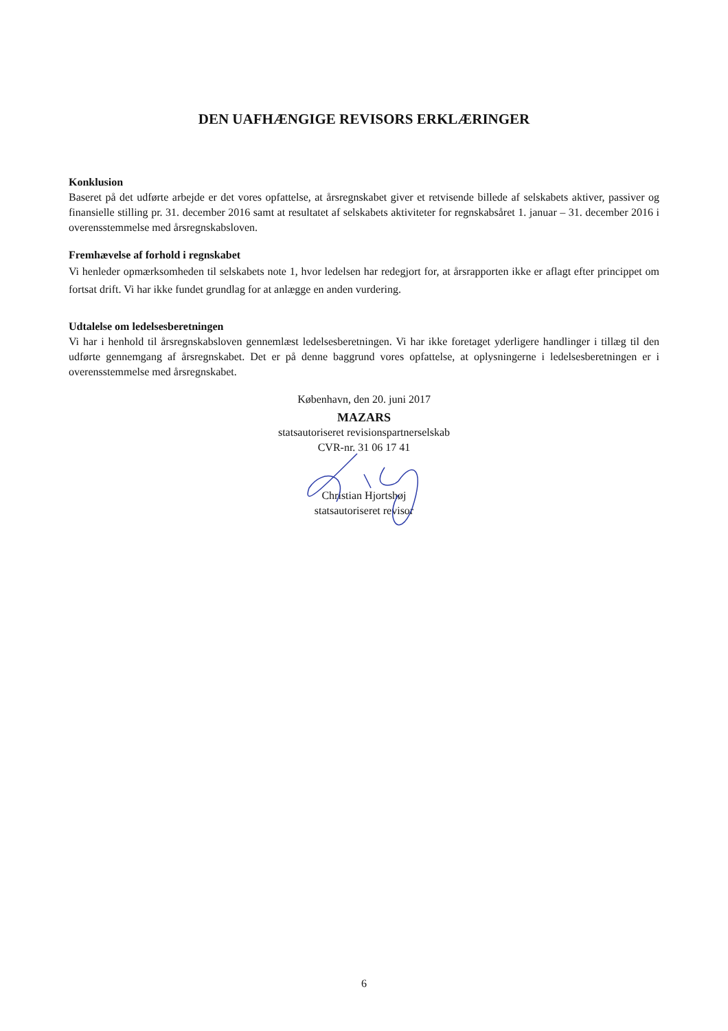DEN UAFHÆNGIGE REVISORS ERKLÆRINGER
Konklusion
Baseret på det udførte arbejde er det vores opfattelse, at årsregnskabet giver et retvisende billede af selskabets aktiver, passiver og finansielle stilling pr. 31. december 2016 samt at resultatet af selskabets aktiviteter for regnskabsåret 1. januar – 31. december 2016 i overensstemmelse med årsregnskabsloven.
Fremhævelse af forhold i regnskabet
Vi henleder opmærksomheden til selskabets note 1, hvor ledelsen har redegjort for, at årsrapporten ikke er aflagt efter princippet om fortsat drift. Vi har ikke fundet grundlag for at anlægge en anden vurdering.
Udtalelse om ledelsesberetningen
Vi har i henhold til årsregnskabsloven gennemlæst ledelsesberetningen. Vi har ikke foretaget yderligere handlinger i tillæg til den udførte gennemgang af årsregnskabet. Det er på denne baggrund vores opfattelse, at oplysningerne i ledelsesberetningen er i overensstemmelse med årsregnskabet.
København, den 20. juni 2017
MAZARS
statsautoriseret revisionspartnerselskab
CVR-nr. 31 06 17 41
Christian Hjortshøj
statsautoriseret revisor
6